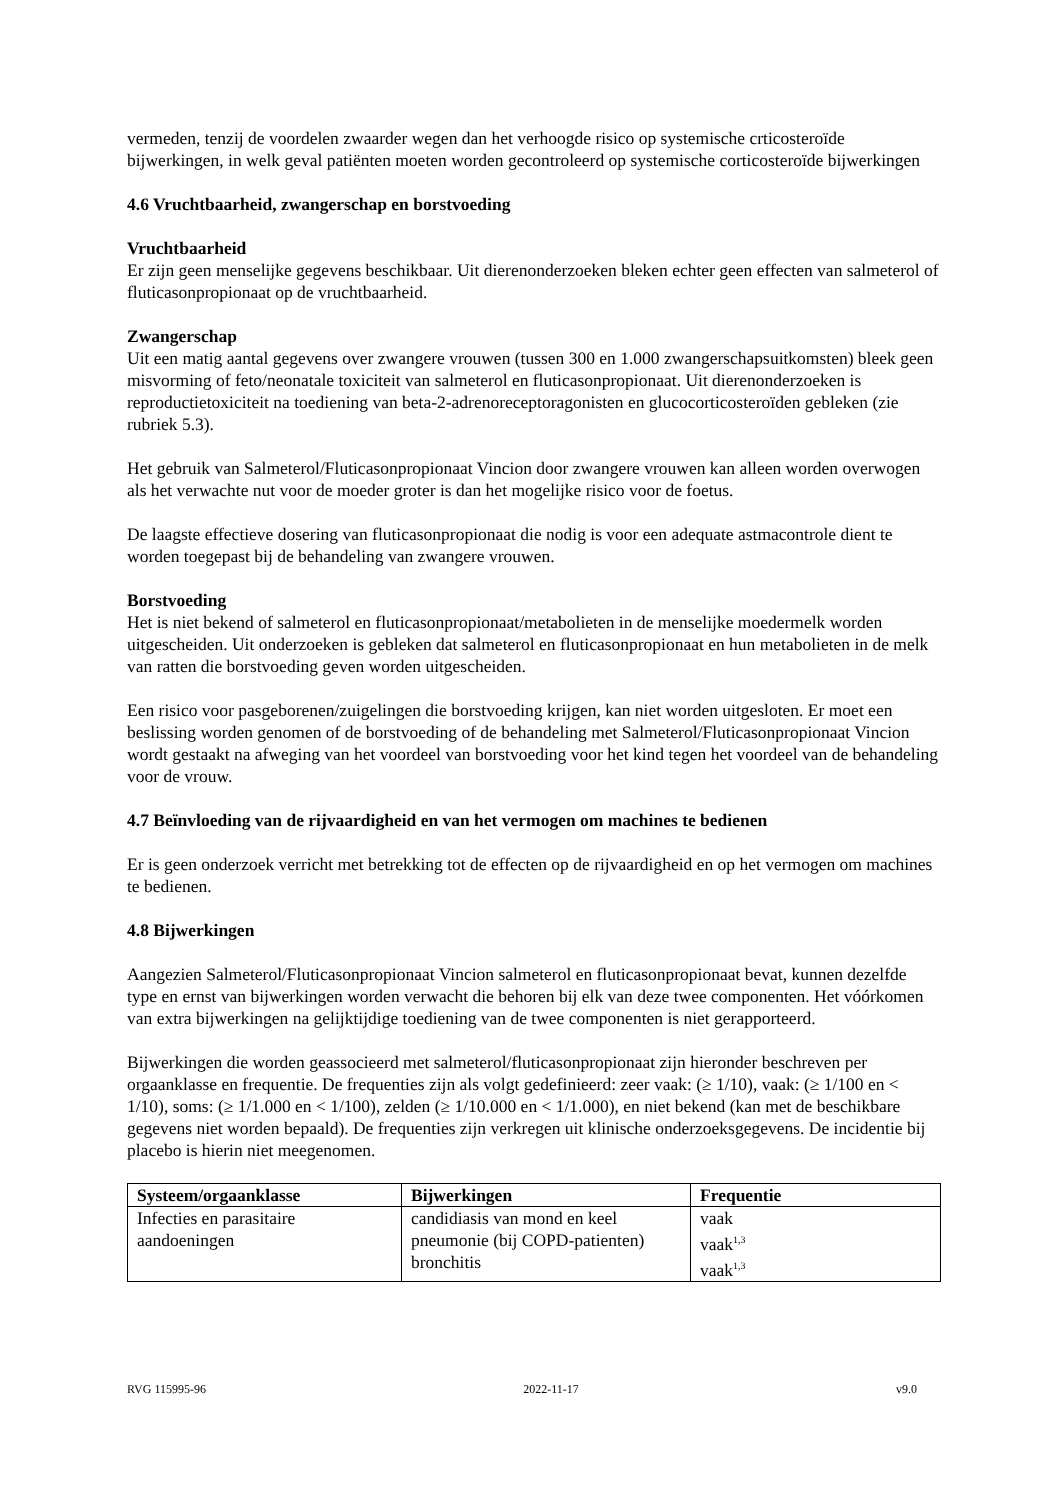vermeden, tenzij de voordelen zwaarder wegen dan het verhoogde risico op systemische crticosteroïde bijwerkingen, in welk geval patiënten moeten worden gecontroleerd op systemische corticosteroïde bijwerkingen
4.6 Vruchtbaarheid, zwangerschap en borstvoeding
Vruchtbaarheid
Er zijn geen menselijke gegevens beschikbaar. Uit dierenonderzoeken bleken echter geen effecten van salmeterol of fluticasonpropionaat op de vruchtbaarheid.
Zwangerschap
Uit een matig aantal gegevens over zwangere vrouwen (tussen 300 en 1.000 zwangerschapsuitkomsten) bleek geen misvorming of feto/neonatale toxiciteit van salmeterol en fluticasonpropionaat. Uit dierenonderzoeken is reproductietoxiciteit na toediening van beta-2-adrenoreceptoragonisten en glucocorticosteroïden gebleken (zie rubriek 5.3).
Het gebruik van Salmeterol/Fluticasonpropionaat Vincion door zwangere vrouwen kan alleen worden overwogen als het verwachte nut voor de moeder groter is dan het mogelijke risico voor de foetus.
De laagste effectieve dosering van fluticasonpropionaat die nodig is voor een adequate astmacontrole dient te worden toegepast bij de behandeling van zwangere vrouwen.
Borstvoeding
Het is niet bekend of salmeterol en fluticasonpropionaat/metabolieten in de menselijke moedermelk worden uitgescheiden. Uit onderzoeken is gebleken dat salmeterol en fluticasonpropionaat en hun metabolieten in de melk van ratten die borstvoeding geven worden uitgescheiden.
Een risico voor pasgeborenen/zuigelingen die borstvoeding krijgen, kan niet worden uitgesloten. Er moet een beslissing worden genomen of de borstvoeding of de behandeling met Salmeterol/Fluticasonpropionaat Vincion wordt gestaakt na afweging van het voordeel van borstvoeding voor het kind tegen het voordeel van de behandeling voor de vrouw.
4.7 Beïnvloeding van de rijvaardigheid en van het vermogen om machines te bedienen
Er is geen onderzoek verricht met betrekking tot de effecten op de rijvaardigheid en op het vermogen om machines te bedienen.
4.8 Bijwerkingen
Aangezien Salmeterol/Fluticasonpropionaat Vincion salmeterol en fluticasonpropionaat bevat, kunnen dezelfde type en ernst van bijwerkingen worden verwacht die behoren bij elk van deze twee componenten. Het vóórkomen van extra bijwerkingen na gelijktijdige toediening van de twee componenten is niet gerapporteerd.
Bijwerkingen die worden geassocieerd met salmeterol/fluticasonpropionaat zijn hieronder beschreven per orgaanklasse en frequentie. De frequenties zijn als volgt gedefinieerd: zeer vaak: (≥ 1/10), vaak: (≥ 1/100 en < 1/10), soms: (≥ 1/1.000 en < 1/100), zelden (≥ 1/10.000 en < 1/1.000), en niet bekend (kan met de beschikbare gegevens niet worden bepaald). De frequenties zijn verkregen uit klinische onderzoeksgegevens. De incidentie bij placebo is hierin niet meegenomen.
| Systeem/orgaanklasse | Bijwerkingen | Frequentie |
| --- | --- | --- |
| Infecties en parasitaire aandoeningen | candidiasis van mond en keel pneumonie (bij COPD-patienten) bronchitis | vaak vaak<sup>1,3</sup> vaak<sup>1,3</sup> |
RVG 115995-96 2022-11-17 v9.0